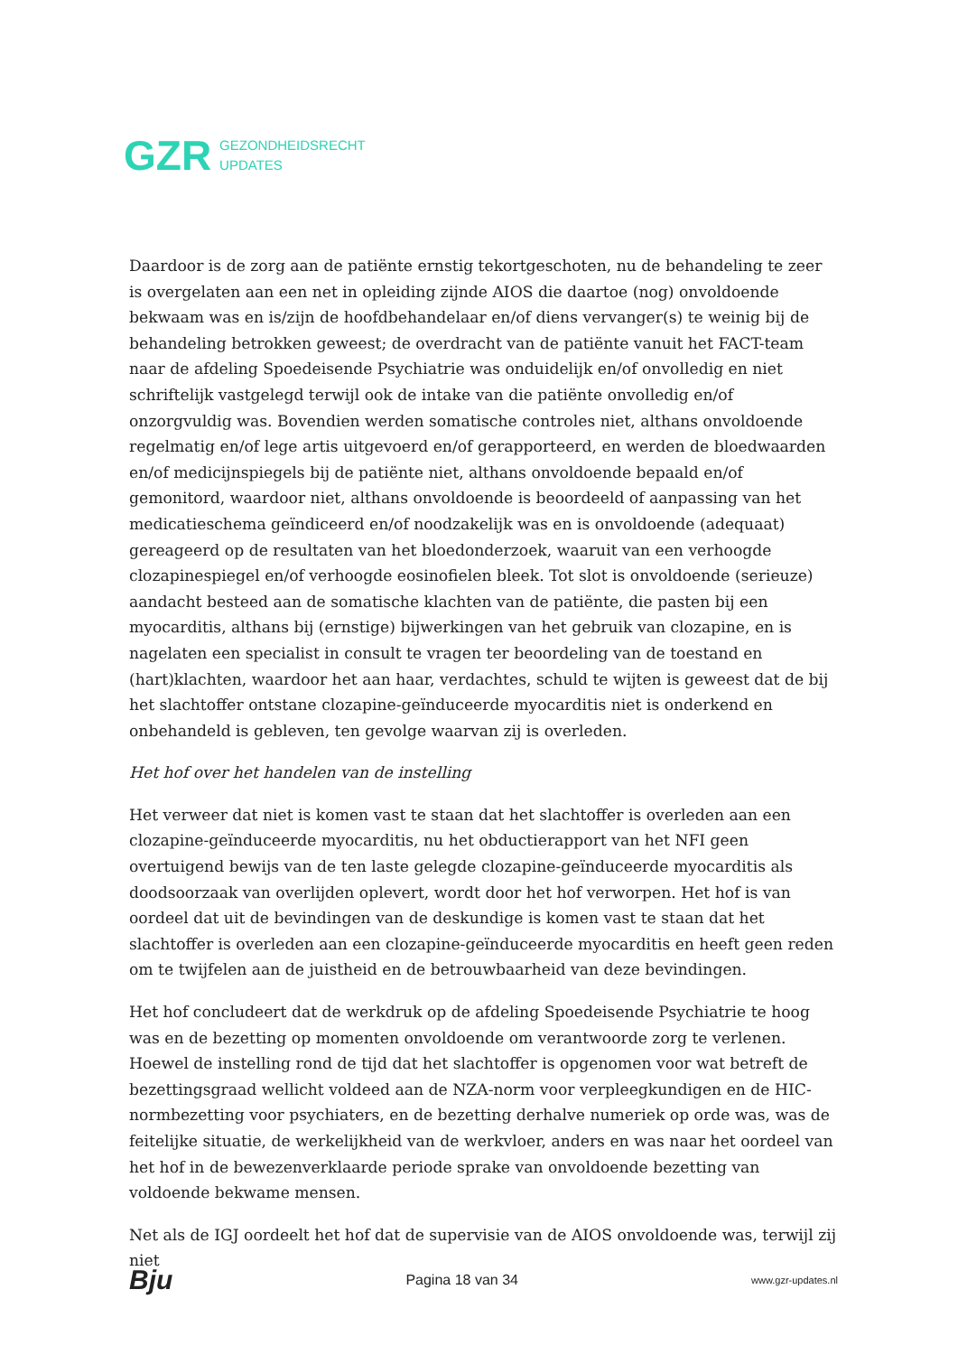GZR GEZONDHEIDSRECHT
UPDATES
Daardoor is de zorg aan de patiënte ernstig tekortgeschoten, nu de behandeling te zeer is overgelaten aan een net in opleiding zijnde AIOS die daartoe (nog) onvoldoende bekwaam was en is/zijn de hoofdbehandelaar en/of diens vervanger(s) te weinig bij de behandeling betrokken geweest; de overdracht van de patiënte vanuit het FACT-team naar de afdeling Spoedeisende Psychiatrie was onduidelijk en/of onvolledig en niet schriftelijk vastgelegd terwijl ook de intake van die patiënte onvolledig en/of onzorgvuldig was. Bovendien werden somatische controles niet, althans onvoldoende regelmatig en/of lege artis uitgevoerd en/of gerapporteerd, en werden de bloedwaarden en/of medicijnspiegels bij de patiënte niet, althans onvoldoende bepaald en/of gemonitord, waardoor niet, althans onvoldoende is beoordeeld of aanpassing van het medicatieschema geïndiceerd en/of noodzakelijk was en is onvoldoende (adequaat) gereageerd op de resultaten van het bloedonderzoek, waaruit van een verhoogde clozapinespiegel en/of verhoogde eosinofielen bleek. Tot slot is onvoldoende (serieuze) aandacht besteed aan de somatische klachten van de patiënte, die pasten bij een myocarditis, althans bij (ernstige) bijwerkingen van het gebruik van clozapine, en is nagelaten een specialist in consult te vragen ter beoordeling van de toestand en (hart)klachten, waardoor het aan haar, verdachtes, schuld te wijten is geweest dat de bij het slachtoffer ontstane clozapine-geïnduceerde myocarditis niet is onderkend en onbehandeld is gebleven, ten gevolge waarvan zij is overleden.
Het hof over het handelen van de instelling
Het verweer dat niet is komen vast te staan dat het slachtoffer is overleden aan een clozapine-geïnduceerde myocarditis, nu het obductierapport van het NFI geen overtuigend bewijs van de ten laste gelegde clozapine-geïnduceerde myocarditis als doodsoorzaak van overlijden oplevert, wordt door het hof verworpen. Het hof is van oordeel dat uit de bevindingen van de deskundige is komen vast te staan dat het slachtoffer is overleden aan een clozapine-geïnduceerde myocarditis en heeft geen reden om te twijfelen aan de juistheid en de betrouwbaarheid van deze bevindingen.
Het hof concludeert dat de werkdruk op de afdeling Spoedeisende Psychiatrie te hoog was en de bezetting op momenten onvoldoende om verantwoorde zorg te verlenen. Hoewel de instelling rond de tijd dat het slachtoffer is opgenomen voor wat betreft de bezettingsgraad wellicht voldeed aan de NZA-norm voor verpleegkundigen en de HIC-normbezetting voor psychiaters, en de bezetting derhalve numeriek op orde was, was de feitelijke situatie, de werkelijkheid van de werkvloer, anders en was naar het oordeel van het hof in de bewezenverklaarde periode sprake van onvoldoende bezetting van voldoende bekwame mensen.
Net als de IGJ oordeelt het hof dat de supervisie van de AIOS onvoldoende was, terwijl zij niet
Bju Pagina 18 van 34 www.gzr-updates.nl